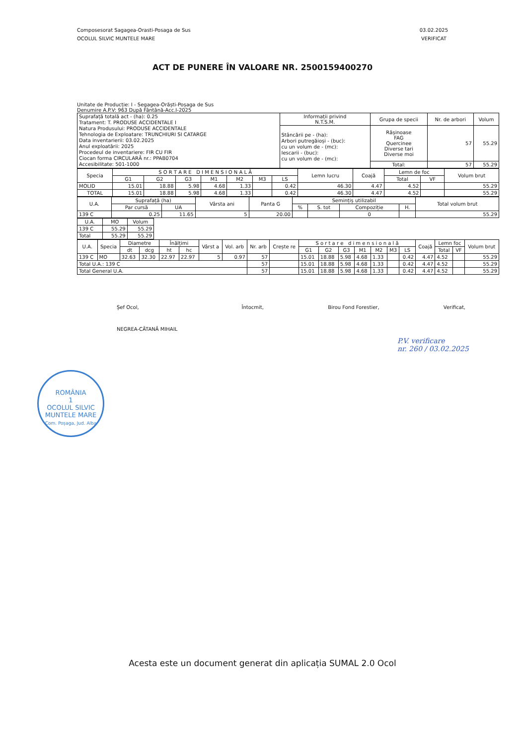Composesorat Sagagea-Orasti-Posaga de Sus
OCOLUL SILVIC MUNTELE MARE
03.02.2025
VERIFICAT
ACT DE PUNERE ÎN VALOARE NR. 2500159400270
Unitate de Producție: I - Segagea-Orăști-Poșaga de Sus
Denumire A.P.V: 963 După Fântână-Acc.I-2025
| Suprafață totală act - (ha): 0.25 Tratament: T. PRODUSE ACCIDENTALE I Natura Produsului: PRODUSE ACCIDENTALE Tehnologia de Exploatare: TRUNCHIURI SI CATARGE Data inventarierii: 03.02.2025 Anul exploatării: 2025 Procedeul de inventariere: FIR CU FIR Ciocan forma CIRCULARĂ nr.: PPAB0704 Accesibilitate: 501-1000 | Informații privind N.T.S.M. | Grupa de specii | Nr. de arbori | Volum |
| | Stâncării pe - (ha): Arbori putregăioși - (buc): cu un volum de - (mc): Iescarii - (buc): cu un volum de - (mc): | Rășinoase FAG Quercinee Diverse tari Diverse moi | 57 | 55.29 |
| | | Total: | 57 | 55.29 |
| Specia | S O R T A R E D I M E N S I O N A L Ă | | | | | | | Lemn lucru | Coajă | Lemn de foc | | Volum brut |
| --- | --- | --- | --- | --- | --- | --- | --- | --- | --- | --- | --- | --- |
| | G1 | G2 | G3 | M1 | M2 | M3 | LS | | | Total | VF | |
| MOLID | 15.01 | 18.88 | 5.98 | 4.68 | 1.33 | | 0.42 | 46.30 | 4.47 | 4.52 | | 55.29 |
| TOTAL | 15.01 | 18.88 | 5.98 | 4.68 | 1.33 | | 0.42 | 46.30 | 4.47 | 4.52 | | 55.29 |
| U.A. | Suprafață (ha) | | Vârsta ani | Panta G | Semințiș utilizabil | | | | Total volum brut |
| --- | --- | --- | --- | --- | --- | --- | --- | --- | --- |
| | Par cursă | UA | | | % | S. tot | Compoziție | H. | |
| 139 C | 0.25 | 11.65 | 5 | 20.00 | | | 0 | | 55.29 |
| U.A. | MO | Volum |
| --- | --- | --- |
| 139 C | 55.29 | 55.29 |
| Total | 55.29 | 55.29 |
| U.A. | Specia | Diametre | | Înălțimi | | Vârst a | Vol. arb | Nr. arb | Crește re | S o r t a r e d i m e n s i o n a l ă | | | | | | | Coajă | Lemn foc | | Volum brut |
| --- | --- | --- | --- | --- | --- | --- | --- | --- | --- | --- | --- | --- | --- | --- | --- | --- | --- | --- | --- | --- |
| | | dt | dcg | ht | hc | | | | | G1 | G2 | G3 | M1 | M2 | M3 | LS | | Total | VF | |
| 139 C | MO | 32.63 | 32.30 | 22.97 | 22.97 | 5 | 0.97 | 57 | | 15.01 | 18.88 | 5.98 | 4.68 | 1.33 | | 0.42 | 4.47 | 4.52 | | 55.29 |
| Total U.A.: 139 C | | | | | | | | 57 | | 15.01 | 18.88 | 5.98 | 4.68 | 1.33 | | 0.42 | 4.47 | 4.52 | | 55.29 |
| Total General U.A. | | | | | | | | 57 | | 15.01 | 18.88 | 5.98 | 4.68 | 1.33 | | 0.42 | 4.47 | 4.52 | | 55.29 |
Șef Ocol,
NEGREA-CĂTANĂ MIHAIL
Întocmit, Birou Fond Forestier, Verificat,
P.V. verificare
nr. 260 / 03.02.2025
ROMÂNIA
1
OCOLUL SILVIC MUNTELE MARE
Com. Poșaga, Jud. Alba
Acesta este un document generat din aplicația SUMAL 2.0 Ocol